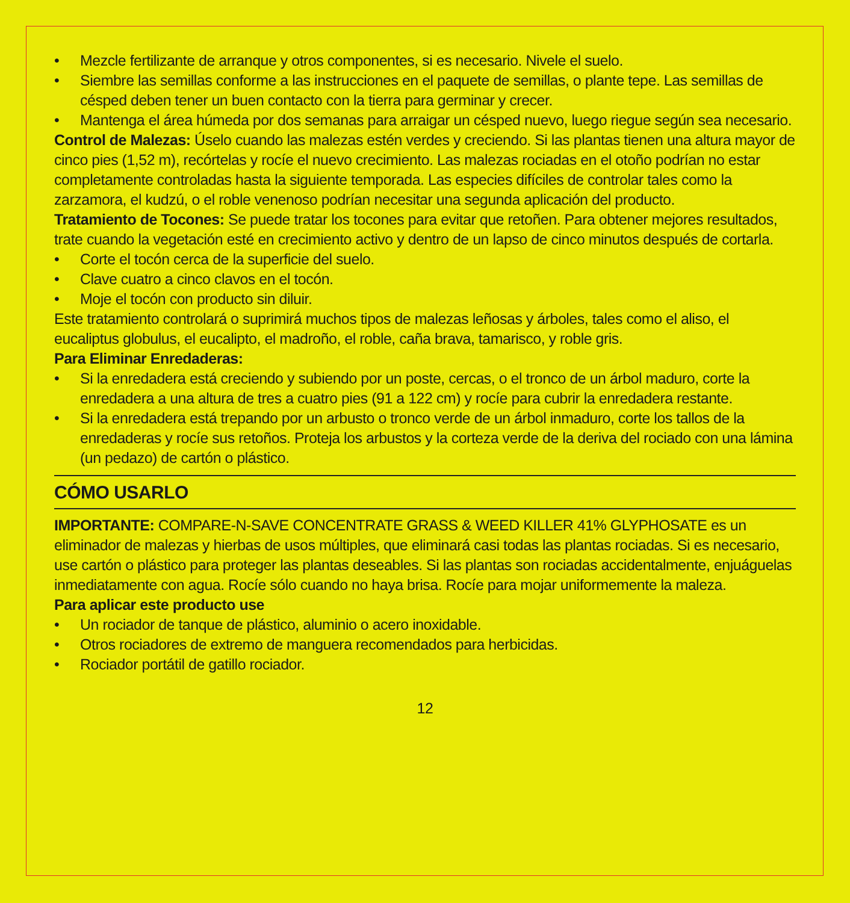• Mezcle fertilizante de arranque y otros componentes, si es necesario. Nivele el suelo.
• Siembre las semillas conforme a las instrucciones en el paquete de semillas, o plante tepe. Las semillas de césped deben tener un buen contacto con la tierra para germinar y crecer.
• Mantenga el área húmeda por dos semanas para arraigar un césped nuevo, luego riegue según sea necesario.
Control de Malezas: Úselo cuando las malezas estén verdes y creciendo. Si las plantas tienen una altura mayor de cinco pies (1,52 m), recórtelas y rocíe el nuevo crecimiento. Las malezas rociadas en el otoño podrían no estar completamente controladas hasta la siguiente temporada. Las especies difíciles de controlar tales como la zarzamora, el kudzú, o el roble venenoso podrían necesitar una segunda aplicación del producto.
Tratamiento de Tocones: Se puede tratar los tocones para evitar que retoñen. Para obtener mejores resultados, trate cuando la vegetación esté en crecimiento activo y dentro de un lapso de cinco minutos después de cortarla.
• Corte el tocón cerca de la superficie del suelo.
• Clave cuatro a cinco clavos en el tocón.
• Moje el tocón con producto sin diluir.
Este tratamiento controlará o suprimirá muchos tipos de malezas leñosas y árboles, tales como el aliso, el eucaliptus globulus, el eucalipto, el madroño, el roble, caña brava, tamarisco, y roble gris.
Para Eliminar Enredaderas:
• Si la enredadera está creciendo y subiendo por un poste, cercas, o el tronco de un árbol maduro, corte la enredadera a una altura de tres a cuatro pies (91 a 122 cm) y rocíe para cubrir la enredadera restante.
• Si la enredadera está trepando por un arbusto o tronco verde de un árbol inmaduro, corte los tallos de la enredaderas y rocíe sus retoños. Proteja los arbustos y la corteza verde de la deriva del rociado con una lámina (un pedazo) de cartón o plástico.
CÓMO USARLO
IMPORTANTE: COMPARE-N-SAVE CONCENTRATE GRASS & WEED KILLER 41% GLYPHOSATE es un eliminador de malezas y hierbas de usos múltiples, que eliminará casi todas las plantas rociadas. Si es necesario, use cartón o plástico para proteger las plantas deseables. Si las plantas son rociadas accidentalmente, enjuáguelas inmediatamente con agua. Rocíe sólo cuando no haya brisa. Rocíe para mojar uniformemente la maleza.
Para aplicar este producto use
• Un rociador de tanque de plástico, aluminio o acero inoxidable.
• Otros rociadores de extremo de manguera recomendados para herbicidas.
• Rociador portátil de gatillo rociador.
12